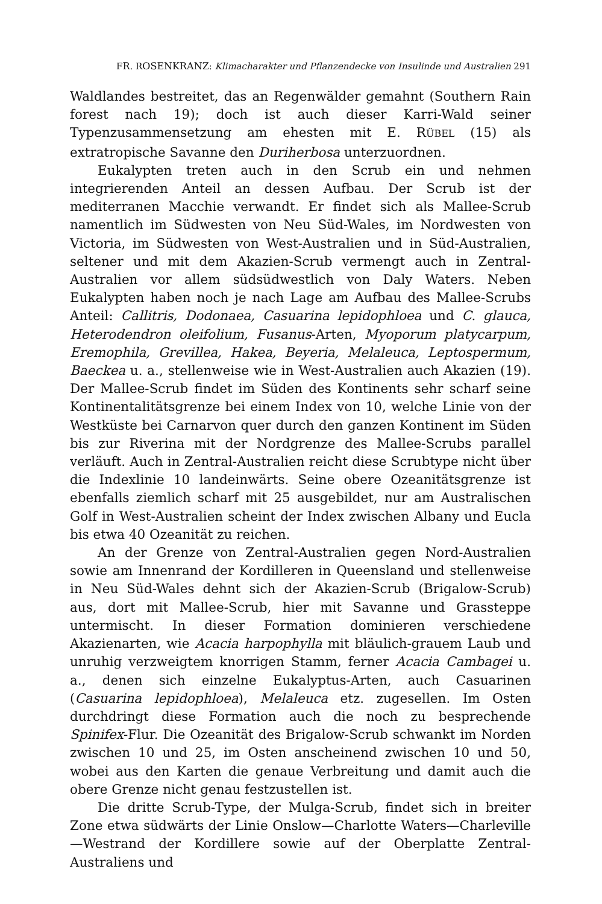FR. ROSENKRANZ: Klimacharakter und Pflanzendecke von Insulinde und Australien 291
Waldlandes bestreitet, das an Regenwälder gemahnt (Southern Rain forest nach 19); doch ist auch dieser Karri-Wald seiner Typenzusammensetzung am ehesten mit E. RÜBEL (15) als extratropische Savanne den Duriherbosa unterzuordnen.
Eukalypten treten auch in den Scrub ein und nehmen integrierenden Anteil an dessen Aufbau. Der Scrub ist der mediterranen Macchie verwandt. Er findet sich als Mallee-Scrub namentlich im Südwesten von Neu Süd-Wales, im Nordwesten von Victoria, im Südwesten von West-Australien und in Süd-Australien, seltener und mit dem Akazien-Scrub vermengt auch in Zentral-Australien vor allem südsüdwestlich von Daly Waters. Neben Eukalypten haben noch je nach Lage am Aufbau des Mallee-Scrubs Anteil: Callitris, Dodonaea, Casuarina lepidophloea und C. glauca, Heterodendron oleifolium, Fusanus-Arten, Myoporum platycarpum, Eremophila, Grevillea, Hakea, Beyeria, Melaleuca, Leptospermum, Baeckea u. a., stellenweise wie in West-Australien auch Akazien (19). Der Mallee-Scrub findet im Süden des Kontinents sehr scharf seine Kontinentalitätsgrenze bei einem Index von 10, welche Linie von der Westküste bei Carnarvon quer durch den ganzen Kontinent im Süden bis zur Riverina mit der Nordgrenze des Mallee-Scrubs parallel verläuft. Auch in Zentral-Australien reicht diese Scrubtype nicht über die Indexlinie 10 landeinwärts. Seine obere Ozeanitätsgrenze ist ebenfalls ziemlich scharf mit 25 ausgebildet, nur am Australischen Golf in West-Australien scheint der Index zwischen Albany und Eucla bis etwa 40 Ozeanität zu reichen.
An der Grenze von Zentral-Australien gegen Nord-Australien sowie am Innenrand der Kordilleren in Queensland und stellenweise in Neu Süd-Wales dehnt sich der Akazien-Scrub (Brigalow-Scrub) aus, dort mit Mallee-Scrub, hier mit Savanne und Grassteppe untermischt. In dieser Formation dominieren verschiedene Akazienarten, wie Acacia harpophylla mit bläulich-grauem Laub und unruhig verzweigtem knorrigen Stamm, ferner Acacia Cambagei u. a., denen sich einzelne Eukalyptus-Arten, auch Casuarinen (Casuarina lepidophloea), Melaleuca etz. zugesellen. Im Osten durchdringt diese Formation auch die noch zu besprechende Spinifex-Flur. Die Ozeanität des Brigalow-Scrub schwankt im Norden zwischen 10 und 25, im Osten anscheinend zwischen 10 und 50, wobei aus den Karten die genaue Verbreitung und damit auch die obere Grenze nicht genau festzustellen ist.
Die dritte Scrub-Type, der Mulga-Scrub, findet sich in breiter Zone etwa südwärts der Linie Onslow—Charlotte Waters—Charleville—Westrand der Kordillere sowie auf der Oberplatte Zentral-Australiens und